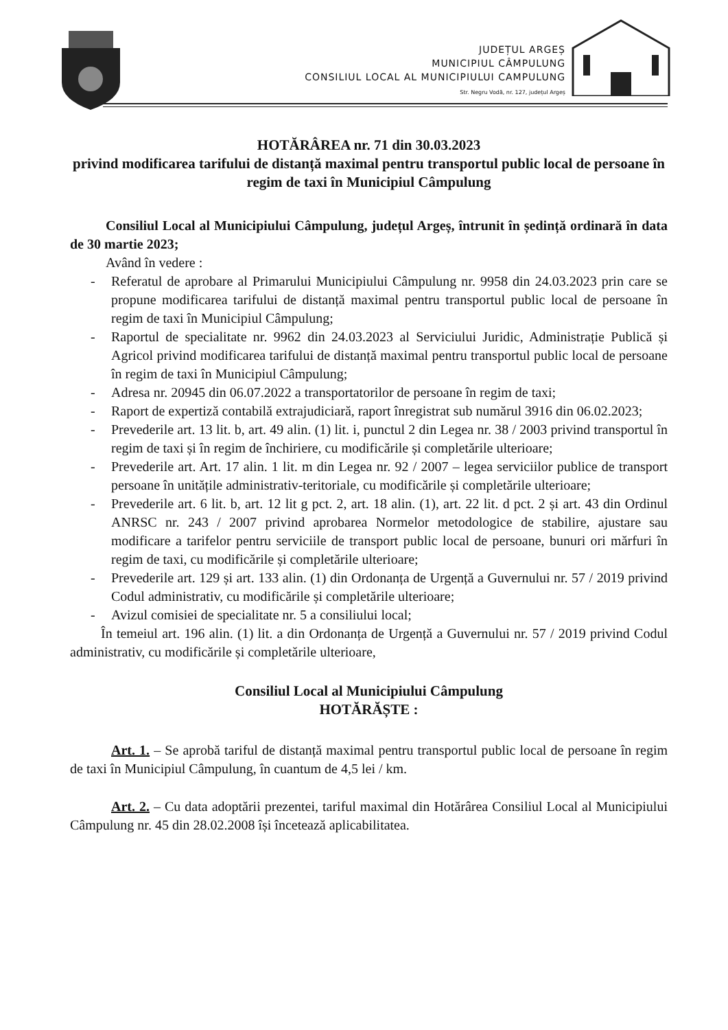JUDEȚUL ARGEȘ
MUNICIPIUL CÂMPULUNG
CONSILIUL LOCAL AL MUNICIPIULUI CAMPULUNG
Str. Negru Vodă, nr. 127, județul Argeș
HOTĂRÂREA nr. 71 din 30.03.2023
privind modificarea tarifului de distanță maximal pentru transportul public local de persoane în regim de taxi în Municipiul Câmpulung
Consiliul Local al Municipiului Câmpulung, județul Argeș, întrunit în ședință ordinară în data de 30 martie 2023;
Având în vedere :
- Referatul de aprobare al Primarului Municipiului Câmpulung nr. 9958 din 24.03.2023 prin care se propune modificarea tarifului de distanță maximal pentru transportul public local de persoane în regim de taxi în Municipiul Câmpulung;
- Raportul de specialitate nr. 9962 din 24.03.2023 al Serviciului Juridic, Administrație Publică și Agricol privind modificarea tarifului de distanță maximal pentru transportul public local de persoane în regim de taxi în Municipiul Câmpulung;
- Adresa nr. 20945 din 06.07.2022 a transportatorilor de persoane în regim de taxi;
- Raport de expertiză contabilă extrajudiciară, raport înregistrat sub numărul 3916 din 06.02.2023;
- Prevederile art. 13 lit. b, art. 49 alin. (1) lit. i, punctul 2 din Legea nr. 38 / 2003 privind transportul în regim de taxi și în regim de închiriere, cu modificările și completările ulterioare;
- Prevederile art. Art. 17 alin. 1 lit. m din Legea nr. 92 / 2007 – legea serviciilor publice de transport persoane în unitățile administrativ-teritoriale, cu modificările și completările ulterioare;
- Prevederile art. 6 lit. b, art. 12 lit g pct. 2, art. 18 alin. (1), art. 22 lit. d pct. 2 și art. 43 din Ordinul ANRSC nr. 243 / 2007 privind aprobarea Normelor metodologice de stabilire, ajustare sau modificare a tarifelor pentru serviciile de transport public local de persoane, bunuri ori mărfuri în regim de taxi, cu modificările și completările ulterioare;
- Prevederile art. 129 și art. 133 alin. (1) din Ordonanța de Urgență a Guvernului nr. 57 / 2019 privind Codul administrativ, cu modificările și completările ulterioare;
- Avizul comisiei de specialitate nr. 5 a consiliului local;
În temeiul art. 196 alin. (1) lit. a din Ordonanța de Urgență a Guvernului nr. 57 / 2019 privind Codul administrativ, cu modificările și completările ulterioare,
Consiliul Local al Municipiului Câmpulung
HOTĂRĂȘTE :
Art. 1. – Se aprobă tariful de distanță maximal pentru transportul public local de persoane în regim de taxi în Municipiul Câmpulung, în cuantum de 4,5 lei / km.
Art. 2. – Cu data adoptării prezentei, tariful maximal din Hotărârea Consiliul Local al Municipiului Câmpulung nr. 45 din 28.02.2008 își încetează aplicabilitatea.